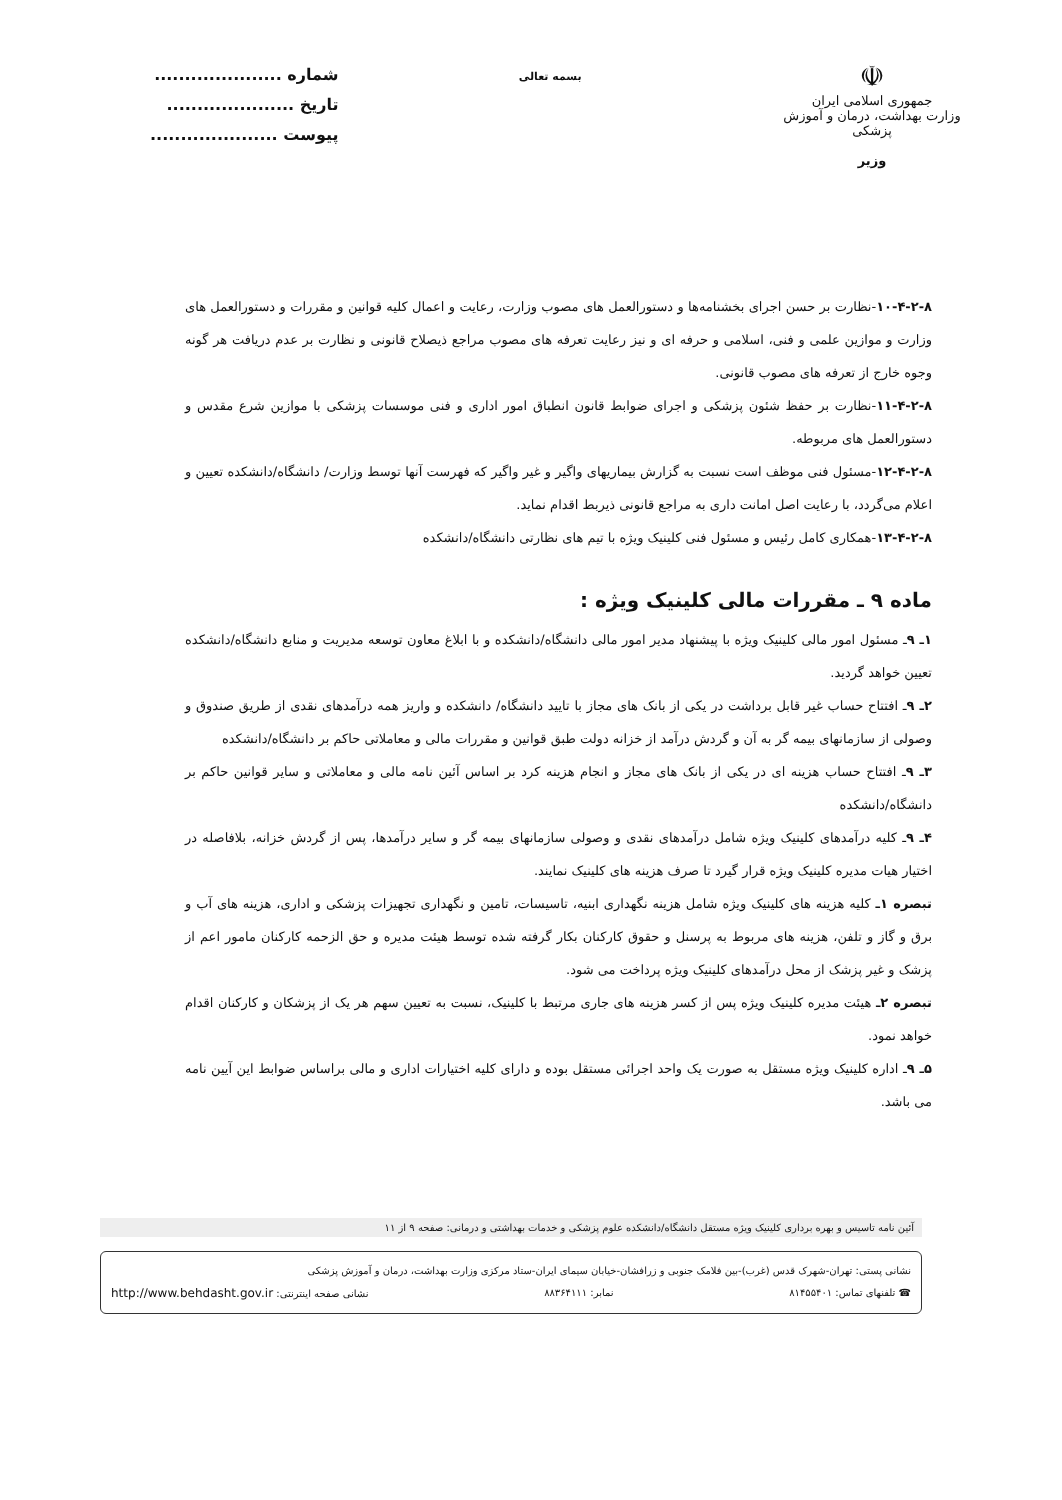☫
جمهوری اسلامی ایران
وزارت بهداشت، درمان و آموزش پزشکی
وزیر
بسمه تعالی
شماره .....................
تاریخ .....................
پیوست .....................
۱۰-۴-۲-۸-نظارت بر حسن اجرای بخشنامه‌ها و دستورالعمل های مصوب وزارت، رعایت و اعمال کلیه قوانین و مقررات و دستورالعمل های وزارت و موازین علمی و فنی، اسلامی و حرفه ای و نیز رعایت تعرفه های مصوب مراجع ذیصلاح قانونی و نظارت بر عدم دریافت هر گونه وجوه خارج از تعرفه های مصوب قانونی.
۱۱-۴-۲-۸-نظارت بر حفظ شئون پزشکی و اجرای ضوابط قانون انطباق امور اداری و فنی موسسات پزشکی با موازین شرع مقدس و دستورالعمل های مربوطه.
۱۲-۴-۲-۸-مسئول فنی موظف است نسبت به گزارش بیماریهای واگیر و غیر واگیر که فهرست آنها توسط وزارت/ دانشگاه/دانشکده تعیین و اعلام می‌گردد، با رعایت اصل امانت داری به مراجع قانونی ذیربط اقدام نماید.
۱۳-۴-۲-۸-همکاری کامل رئیس و مسئول فنی کلینیک ویژه با تیم های نظارتی دانشگاه/دانشکده
ماده ۹ ـ مقررات مالی کلینیک ویژه :
۱ـ ۹ـ مسئول امور مالی کلینیک ویژه با پیشنهاد مدیر امور مالی دانشگاه/دانشکده و با ابلاغ معاون توسعه مدیریت و منابع دانشگاه/دانشکده تعیین خواهد گردید.
۲ـ ۹ـ افتتاح حساب غیر قابل برداشت در یکی از بانک های مجاز با تایید دانشگاه/ دانشکده و واریز همه درآمدهای نقدی از طریق صندوق و وصولی از سازمانهای بیمه گر به آن و گردش درآمد از خزانه دولت طبق قوانین و مقررات مالی و معاملاتی حاکم بر دانشگاه/دانشکده
۳ـ ۹ـ افتتاح حساب هزینه ای در یکی از بانک های مجاز و انجام هزینه کرد بر اساس آئین نامه مالی و معاملاتی و سایر قوانین حاکم بر دانشگاه/دانشکده
۴ـ ۹ـ کلیه درآمدهای کلینیک ویژه شامل درآمدهای نقدی و وصولی سازمانهای بیمه گر و سایر درآمدها، پس از گردش خزانه، بلافاصله در اختیار هیات مدیره کلینیک ویژه قرار گیرد تا صرف هزینه های کلینیک نمایند.
تبصره ۱ـ کلیه هزینه های کلینیک ویژه شامل هزینه نگهداری ابنیه، تاسیسات، تامین و نگهداری تجهیزات پزشکی و اداری، هزینه های آب و برق و گاز و تلفن، هزینه های مربوط به پرسنل و حقوق کارکنان بکار گرفته شده توسط هیئت مدیره و حق الزحمه کارکنان مامور اعم از پزشک و غیر پزشک از محل درآمدهای کلینیک ویژه پرداخت می شود.
تبصره ۲ـ هیئت مدیره کلینیک ویژه پس از کسر هزینه های جاری مرتبط با کلینیک، نسبت به تعیین سهم هر یک از پزشکان و کارکنان اقدام خواهد نمود.
۵ـ ۹ـ اداره کلینیک ویژه مستقل به صورت یک واحد اجرائی مستقل بوده و دارای کلیه اختیارات اداری و مالی براساس ضوابط این آیین نامه می باشد.
آئین نامه تاسیس و بهره برداری کلینیک ویژه مستقل دانشگاه/دانشکده علوم پزشکی و خدمات بهداشتی و درمانی: صفحه ۹ از ۱۱
نشانی پستی: تهران-شهرک قدس (غرب)-بین فلامک جنوبی و زرافشان-خیابان سیمای ایران-ستاد مرکزی وزارت بهداشت، درمان و آموزش پزشکی
☎ تلفنهای تماس: ۸۱۴۵۵۴۰۱ نمابر: ۸۸۳۶۴۱۱۱ نشانی صفحه اینترنتی: http://www.behdasht.gov.ir